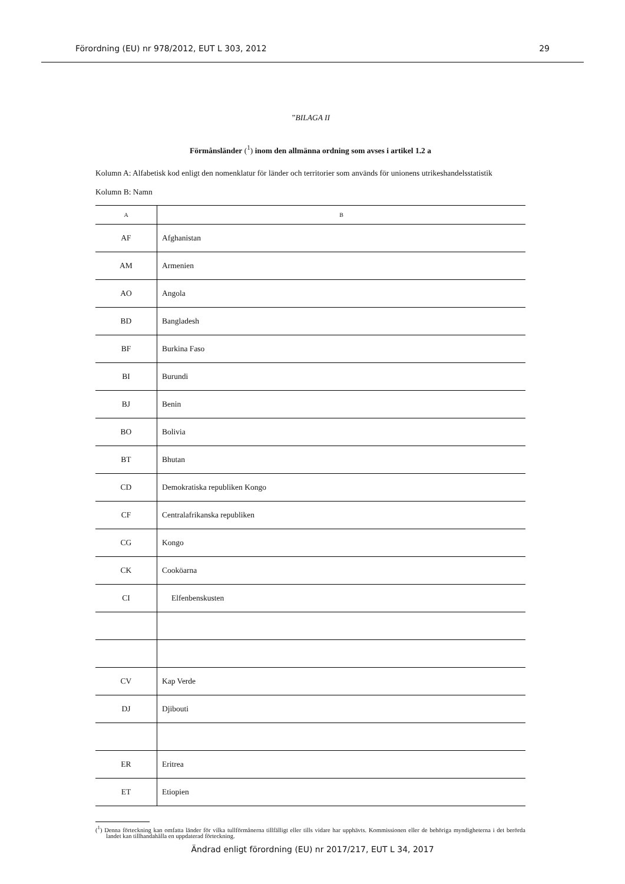Förordning (EU) nr 978/2012, EUT L 303, 2012 29
”BILAGA II
Förmånsländer (<sup>1</sup>) inom den allmänna ordning som avses i artikel 1.2 a
Kolumn A: Alfabetisk kod enligt den nomenklatur för länder och territorier som används för unionens utrikeshandels­statistik
Kolumn B: Namn
| A | B |
| --- | --- |
| AF | Afghanistan |
| AM | Armenien |
| AO | Angola |
| BD | Bangladesh |
| BF | Burkina Faso |
| BI | Burundi |
| BJ | Benin |
| BO | Bolivia |
| BT | Bhutan |
| CD | Demokratiska republiken Kongo |
| CF | Centralafrikanska republiken |
| CG | Kongo |
| CK | Cooköarna |
| CI | Elfenbenskusten |
| CV | Kap Verde |
| DJ | Djibouti |
| ER | Eritrea |
| ET | Etiopien |
(<sup>1</sup>) Denna förteckning kan omfatta länder för vilka tullförmånerna tillfälligt eller tills vidare har upphävts. Kommissionen eller de behöriga myndigheterna i det berörda landet kan tillhandahålla en uppdaterad förteckning.
Ändrad enligt förordning (EU) nr 2017/217, EUT L 34, 2017